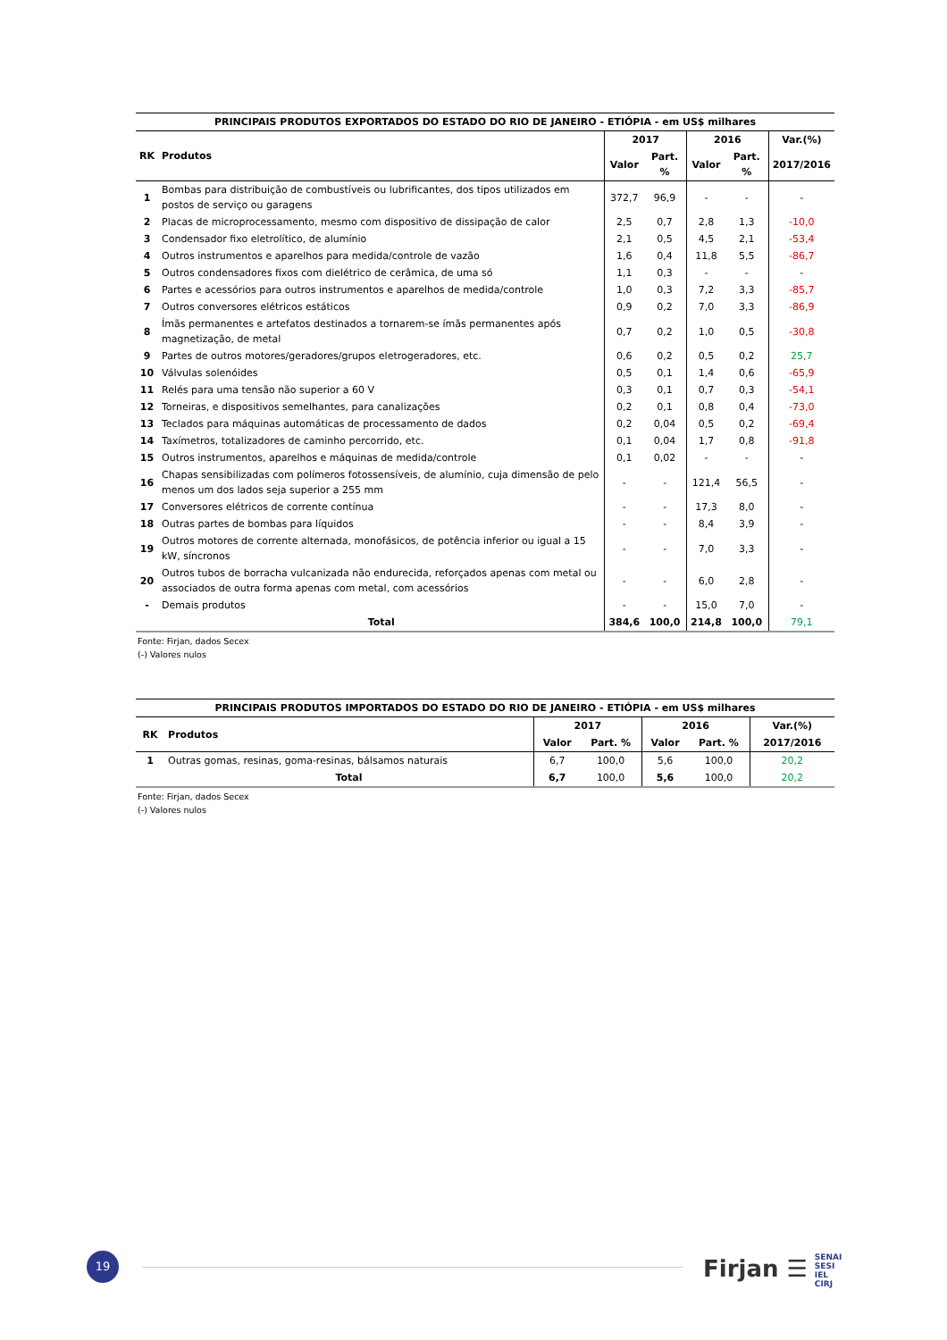| PRINCIPAIS PRODUTOS EXPORTADOS DO ESTADO DO RIO DE JANEIRO - ETIÓPIA - em US$ milhares | | | | | | |
| RK | Produtos | 2017 | | 2016 | | Var.(%) |
| | | Valor | Part. % | Valor | Part. % | 2017/2016 |
| 1 | Bombas para distribuição de combustíveis ou lubrificantes, dos tipos utilizados em postos de serviço ou garagens | 372,7 | 96,9 | - | - | - |
| 2 | Placas de microprocessamento, mesmo com dispositivo de dissipação de calor | 2,5 | 0,7 | 2,8 | 1,3 | -10,0 |
| 3 | Condensador fixo eletrolítico, de alumínio | 2,1 | 0,5 | 4,5 | 2,1 | -53,4 |
| 4 | Outros instrumentos e aparelhos para medida/controle de vazão | 1,6 | 0,4 | 11,8 | 5,5 | -86,7 |
| 5 | Outros condensadores fixos com dielétrico de cerâmica, de uma só | 1,1 | 0,3 | - | - | - |
| 6 | Partes e acessórios para outros instrumentos e aparelhos de medida/controle | 1,0 | 0,3 | 7,2 | 3,3 | -85,7 |
| 7 | Outros conversores elétricos estáticos | 0,9 | 0,2 | 7,0 | 3,3 | -86,9 |
| 8 | Ímãs permanentes e artefatos destinados a tornarem-se ímãs permanentes após magnetização, de metal | 0,7 | 0,2 | 1,0 | 0,5 | -30,8 |
| 9 | Partes de outros motores/geradores/grupos eletrogeradores, etc. | 0,6 | 0,2 | 0,5 | 0,2 | 25,7 |
| 10 | Válvulas solenóides | 0,5 | 0,1 | 1,4 | 0,6 | -65,9 |
| 11 | Relés para uma tensão não superior a 60 V | 0,3 | 0,1 | 0,7 | 0,3 | -54,1 |
| 12 | Torneiras, e dispositivos semelhantes, para canalizações | 0,2 | 0,1 | 0,8 | 0,4 | -73,0 |
| 13 | Teclados para máquinas automáticas de processamento de dados | 0,2 | 0,04 | 0,5 | 0,2 | -69,4 |
| 14 | Taxímetros, totalizadores de caminho percorrido, etc. | 0,1 | 0,04 | 1,7 | 0,8 | -91,8 |
| 15 | Outros instrumentos, aparelhos e máquinas de medida/controle | 0,1 | 0,02 | - | - | - |
| 16 | Chapas sensibilizadas com polímeros fotossensíveis, de alumínio, cuja dimensão de pelo menos um dos lados seja superior a 255 mm | - | - | 121,4 | 56,5 | - |
| 17 | Conversores elétricos de corrente contínua | - | - | 17,3 | 8,0 | - |
| 18 | Outras partes de bombas para líquidos | - | - | 8,4 | 3,9 | - |
| 19 | Outros motores de corrente alternada, monofásicos, de potência inferior ou igual a 15 kW, síncronos | - | - | 7,0 | 3,3 | - |
| 20 | Outros tubos de borracha vulcanizada não endurecida, reforçados apenas com metal ou associados de outra forma apenas com metal, com acessórios | - | - | 6,0 | 2,8 | - |
| - | Demais produtos | - | - | 15,0 | 7,0 | - |
| | Total | 384,6 | 100,0 | 214,8 | 100,0 | 79,1 |
Fonte: Firjan, dados Secex
(-) Valores nulos
| PRINCIPAIS PRODUTOS IMPORTADOS DO ESTADO DO RIO DE JANEIRO - ETIÓPIA - em US$ milhares | | | | | | |
| RK | Produtos | 2017 | | 2016 | | Var.(%) |
| | | Valor | Part. % | Valor | Part. % | 2017/2016 |
| 1 | Outras gomas, resinas, goma-resinas, bálsamos naturais | 6,7 | 100,0 | 5,6 | 100,0 | 20,2 |
| | Total | 6,7 | 100,0 | 5,6 | 100,0 | 20,2 |
Fonte: Firjan, dados Secex
(-) Valores nulos
19
Firjan ☰ SENAI
SESI
IEL
CIRJ